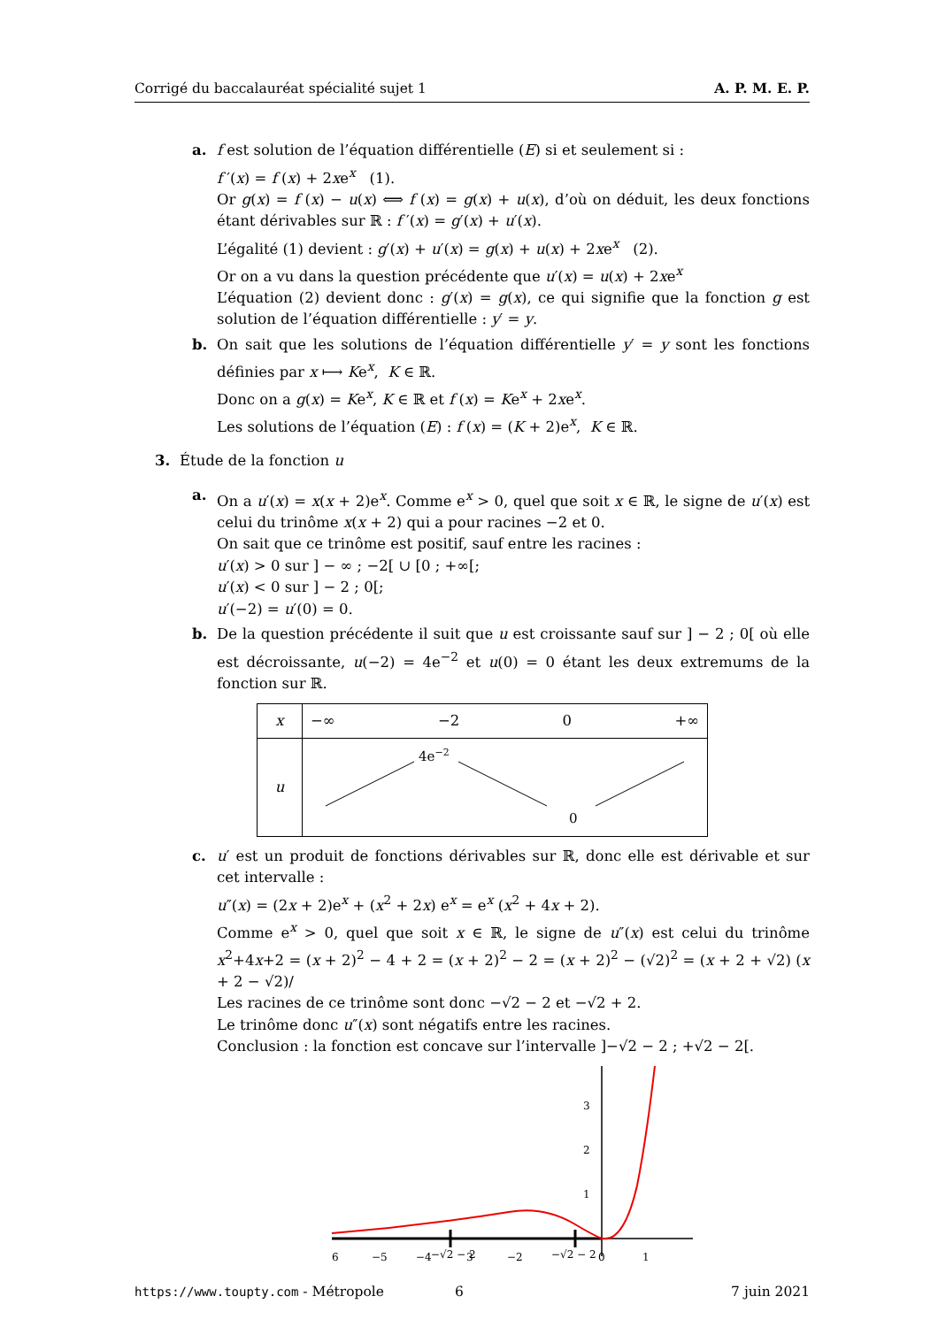Corrigé du baccalauréat spécialité sujet 1 A. P. M. E. P.
a. f est solution de l’équation différentielle (E) si et seulement si :
f ′(x) = f (x) + 2xe<sup>x</sup> (1).
Or g(x) = f (x) − u(x) ⟺ f (x) = g(x) + u(x), d’où on déduit, les deux fonctions étant dérivables sur ℝ : f ′(x) = g′(x) + u′(x).
L’égalité (1) devient : g′(x) + u′(x) = g(x) + u(x) + 2xe<sup>x</sup> (2).
Or on a vu dans la question précédente que u′(x) = u(x) + 2xe<sup>x</sup>
L’équation (2) devient donc : g′(x) = g(x), ce qui signifie que la fonction g est solution de l’équation différentielle : y′ = y.
b. On sait que les solutions de l’équation différentielle y′ = y sont les fonctions définies par x ⟼ Ke<sup>x</sup>, K ∈ ℝ.
Donc on a g(x) = Ke<sup>x</sup>, K ∈ ℝ et f (x) = Ke<sup>x</sup> + 2xe<sup>x</sup>.
Les solutions de l’équation (E) : f (x) = (K + 2)e<sup>x</sup>, K ∈ ℝ.
3. Étude de la fonction u
a. On a u′(x) = x(x + 2)e<sup>x</sup>. Comme e<sup>x</sup> > 0, quel que soit x ∈ ℝ, le signe de u′(x) est celui du trinôme x(x + 2) qui a pour racines −2 et 0.
On sait que ce trinôme est positif, sauf entre les racines :
u′(x) > 0 sur ] − ∞ ; −2[ ∪ [0 ; +∞[;
u′(x) < 0 sur ] − 2 ; 0[;
u′(−2) = u′(0) = 0.
b. De la question précédente il suit que u est croissante sauf sur ] − 2 ; 0[ où elle est décroissante, u(−2) = 4e<sup>−2</sup> et u(0) = 0 étant les deux extremums de la fonction sur ℝ.
| x | −∞ −2 0 +∞ |
| u | 4e −2 0 |
c. u′ est un produit de fonctions dérivables sur ℝ, donc elle est dérivable et sur cet intervalle :
u″(x) = (2x + 2)e<sup>x</sup> + (x<sup>2</sup> + 2x) e<sup>x</sup> = e<sup>x</sup> (x<sup>2</sup> + 4x + 2).
Comme e<sup>x</sup> > 0, quel que soit x ∈ ℝ, le signe de u″(x) est celui du trinôme x<sup>2</sup>+4x+2 = (x + 2)<sup>2</sup> − 4 + 2 = (x + 2)<sup>2</sup> − 2 = (x + 2)<sup>2</sup> − (√2)<sup>2</sup> = (x + 2 + √2) (x + 2 − √2)/
Les racines de ce trinôme sont donc −√2 − 2 et −√2 + 2.
Le trinôme donc u″(x) sont négatifs entre les racines.
Conclusion : la fonction est concave sur l’intervalle ]−√2 − 2 ; +√2 − 2[.
6
−5
−4
−√2 − 2
3
−2
−√2 − 2
0
1
1
2
3
https://www.toupty.com - Métropole 6 7 juin 2021